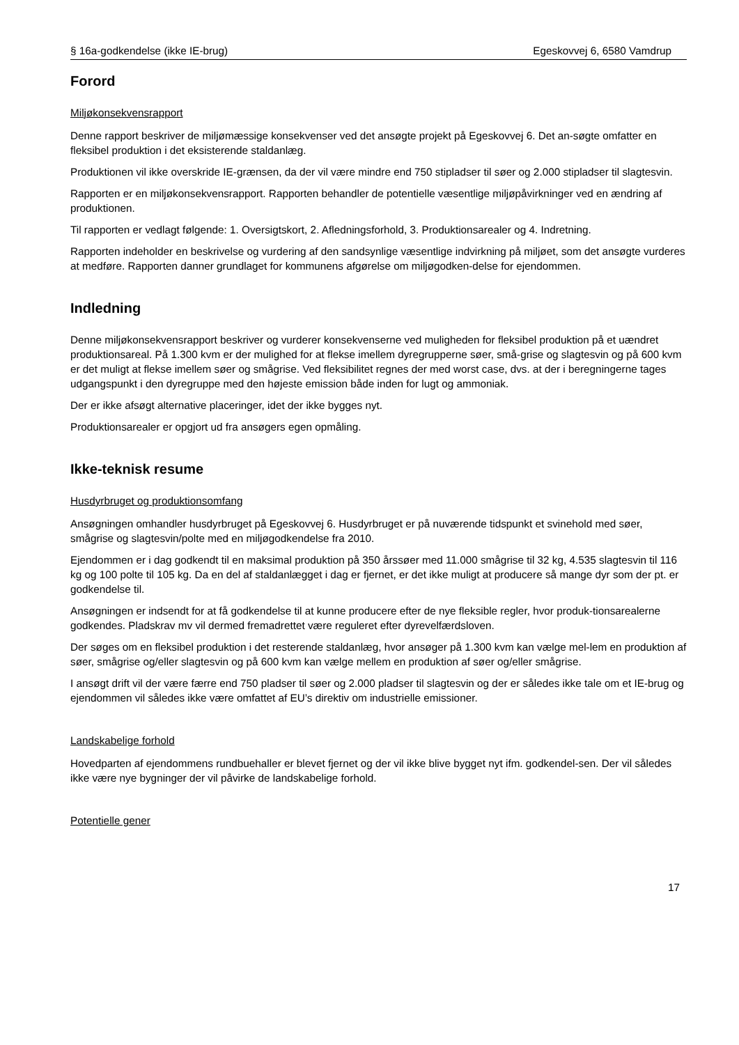§ 16a-godkendelse (ikke IE-brug) Egeskovvej 6, 6580 Vamdrup
Forord
Miljøkonsekvensrapport
Denne rapport beskriver de miljømæssige konsekvenser ved det ansøgte projekt på Egeskovvej 6. Det an-søgte omfatter en fleksibel produktion i det eksisterende staldanlæg.
Produktionen vil ikke overskride IE-grænsen, da der vil være mindre end 750 stipladser til søer og 2.000 stipladser til slagtesvin.
Rapporten er en miljøkonsekvensrapport. Rapporten behandler de potentielle væsentlige miljøpåvirkninger ved en ændring af produktionen.
Til rapporten er vedlagt følgende: 1. Oversigtskort, 2. Afledningsforhold, 3. Produktionsarealer og 4. Indretning.
Rapporten indeholder en beskrivelse og vurdering af den sandsynlige væsentlige indvirkning på miljøet, som det ansøgte vurderes at medføre. Rapporten danner grundlaget for kommunens afgørelse om miljøgodken-delse for ejendommen.
Indledning
Denne miljøkonsekvensrapport beskriver og vurderer konsekvenserne ved muligheden for fleksibel produktion på et uændret produktionsareal. På 1.300 kvm er der mulighed for at flekse imellem dyregrupperne søer, små-grise og slagtesvin og på 600 kvm er det muligt at flekse imellem søer og smågrise. Ved fleksibilitet regnes der med worst case, dvs. at der i beregningerne tages udgangspunkt i den dyregruppe med den højeste emission både inden for lugt og ammoniak.
Der er ikke afsøgt alternative placeringer, idet der ikke bygges nyt.
Produktionsarealer er opgjort ud fra ansøgers egen opmåling.
Ikke-teknisk resume
Husdyrbruget og produktionsomfang
Ansøgningen omhandler husdyrbruget på Egeskovvej 6. Husdyrbruget er på nuværende tidspunkt et svinehold med søer, smågrise og slagtesvin/polte med en miljøgodkendelse fra 2010.
Ejendommen er i dag godkendt til en maksimal produktion på 350 årssøer med 11.000 smågrise til 32 kg, 4.535 slagtesvin til 116 kg og 100 polte til 105 kg. Da en del af staldanlægget i dag er fjernet, er det ikke muligt at producere så mange dyr som der pt. er godkendelse til.
Ansøgningen er indsendt for at få godkendelse til at kunne producere efter de nye fleksible regler, hvor produk-tionsarealerne godkendes. Pladskrav mv vil dermed fremadrettet være reguleret efter dyrevelfærdsloven.
Der søges om en fleksibel produktion i det resterende staldanlæg, hvor ansøger på 1.300 kvm kan vælge mel-lem en produktion af søer, smågrise og/eller slagtesvin og på 600 kvm kan vælge mellem en produktion af søer og/eller smågrise.
I ansøgt drift vil der være færre end 750 pladser til søer og 2.000 pladser til slagtesvin og der er således ikke tale om et IE-brug og ejendommen vil således ikke være omfattet af EU’s direktiv om industrielle emissioner.
Landskabelige forhold
Hovedparten af ejendommens rundbuehaller er blevet fjernet og der vil ikke blive bygget nyt ifm. godkendel-sen. Der vil således ikke være nye bygninger der vil påvirke de landskabelige forhold.
Potentielle gener
17